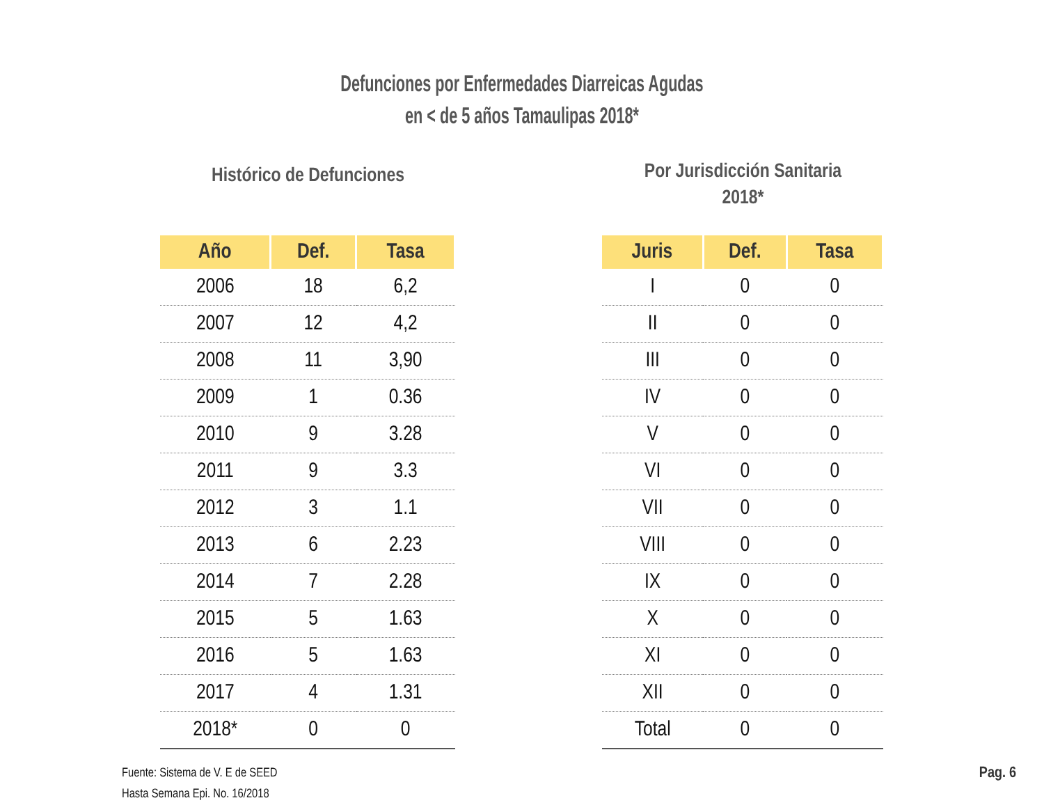Defunciones por Enfermedades Diarreicas Agudas
en < de 5 años Tamaulipas 2018*
Histórico de Defunciones
| Año | Def. | Tasa |
| --- | --- | --- |
| 2006 | 18 | 6,2 |
| 2007 | 12 | 4,2 |
| 2008 | 11 | 3,90 |
| 2009 | 1 | 0.36 |
| 2010 | 9 | 3.28 |
| 2011 | 9 | 3.3 |
| 2012 | 3 | 1.1 |
| 2013 | 6 | 2.23 |
| 2014 | 7 | 2.28 |
| 2015 | 5 | 1.63 |
| 2016 | 5 | 1.63 |
| 2017 | 4 | 1.31 |
| 2018* | 0 | 0 |
Por Jurisdicción Sanitaria
2018*
| Juris | Def. | Tasa |
| --- | --- | --- |
| I | 0 | 0 |
| II | 0 | 0 |
| III | 0 | 0 |
| IV | 0 | 0 |
| V | 0 | 0 |
| VI | 0 | 0 |
| VII | 0 | 0 |
| VIII | 0 | 0 |
| IX | 0 | 0 |
| X | 0 | 0 |
| XI | 0 | 0 |
| XII | 0 | 0 |
| Total | 0 | 0 |
Fuente: Sistema de V. E de SEED
Hasta Semana Epi. No. 16/2018
Pag. 6